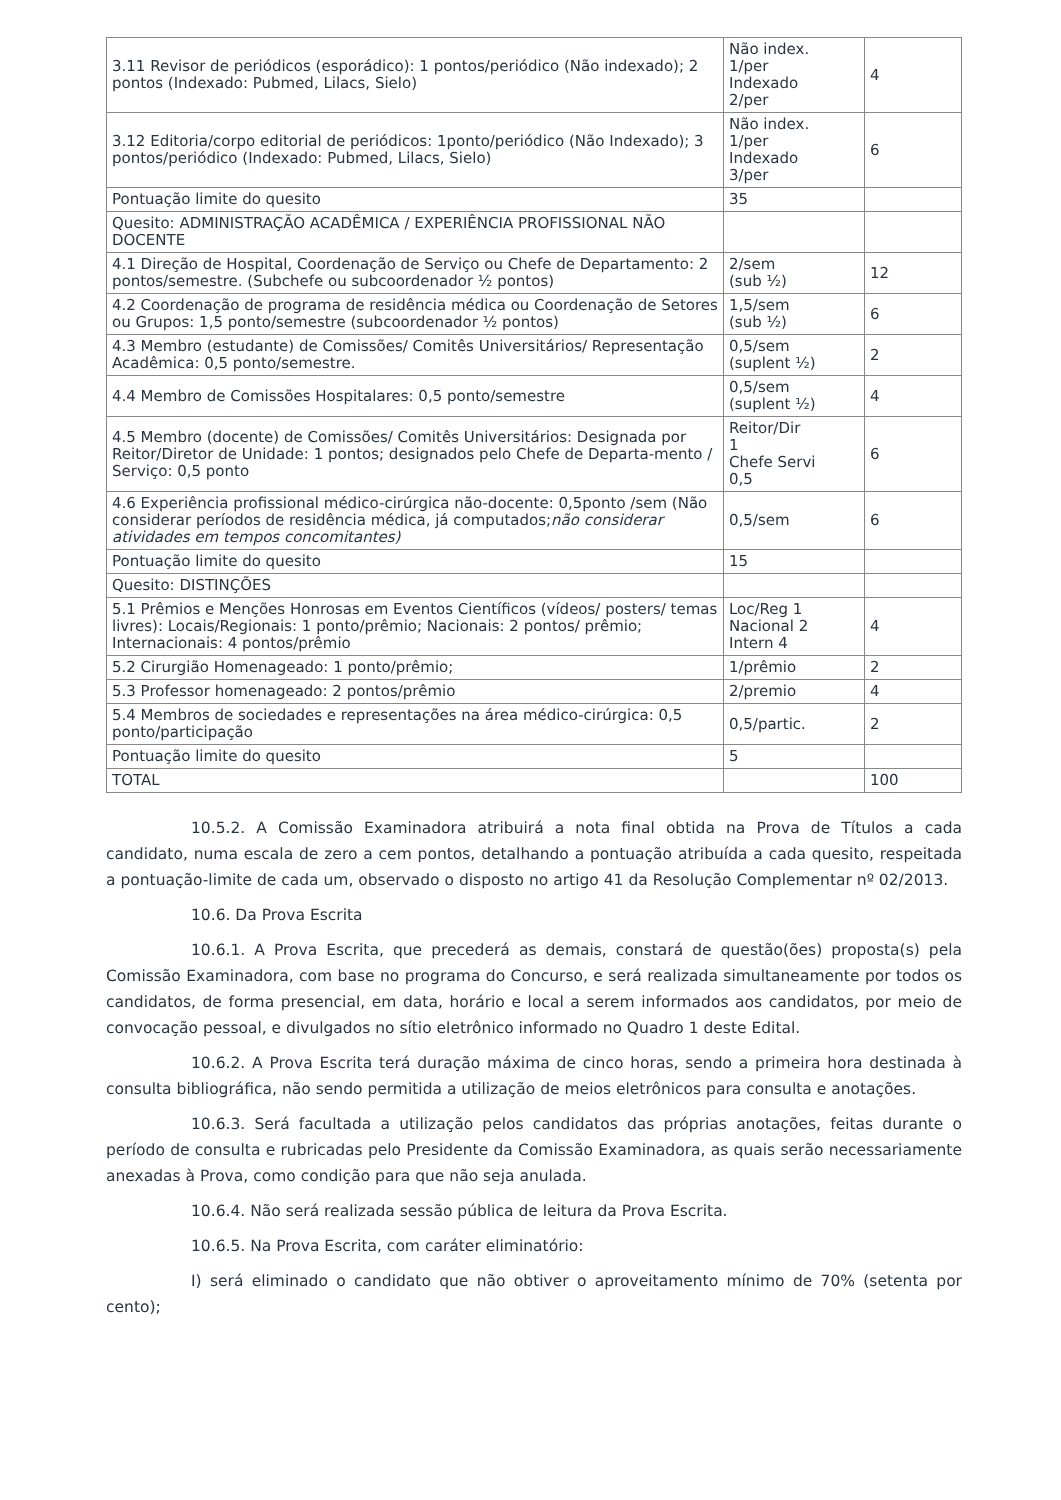| 3.11 Revisor de periódicos (esporádico): 1 pontos/periódico (Não indexado); 2 pontos (Indexado: Pubmed, Lilacs, Sielo) | Não index. 1/per Indexado 2/per | 4 |
| 3.12 Editoria/corpo editorial de periódicos: 1ponto/periódico (Não Indexado); 3 pontos/periódico (Indexado: Pubmed, Lilacs, Sielo) | Não index. 1/per Indexado 3/per | 6 |
| Pontuação limite do quesito | 35 | |
| Quesito: ADMINISTRAÇÃO ACADÊMICA / EXPERIÊNCIA PROFISSIONAL NÃO DOCENTE | | |
| 4.1 Direção de Hospital, Coordenação de Serviço ou Chefe de Departamento: 2 pontos/semestre. (Subchefe ou subcoordenador ½ pontos) | 2/sem (sub ½) | 12 |
| 4.2 Coordenação de programa de residência médica ou Coordenação de Setores ou Grupos: 1,5 ponto/semestre (subcoordenador ½ pontos) | 1,5/sem (sub ½) | 6 |
| 4.3 Membro (estudante) de Comissões/ Comitês Universitários/ Representação Acadêmica: 0,5 ponto/semestre. | 0,5/sem (suplent ½) | 2 |
| 4.4 Membro de Comissões Hospitalares: 0,5 ponto/semestre | 0,5/sem (suplent ½) | 4 |
| 4.5 Membro (docente) de Comissões/ Comitês Universitários: Designada por Reitor/Diretor de Unidade: 1 pontos; designados pelo Chefe de Departa-mento / Serviço: 0,5 ponto | Reitor/Dir 1 Chefe Servi 0,5 | 6 |
| 4.6 Experiência profissional médico-cirúrgica não-docente: 0,5ponto /sem (Não considerar períodos de residência médica, já computados; não considerar atividades em tempos concomitantes) | 0,5/sem | 6 |
| Pontuação limite do quesito | 15 | |
| Quesito: DISTINÇÕES | | |
| 5.1 Prêmios e Menções Honrosas em Eventos Científicos (vídeos/ posters/ temas livres): Locais/Regionais: 1 ponto/prêmio; Nacionais: 2 pontos/ prêmio; Internacionais: 4 pontos/prêmio | Loc/Reg 1 Nacional 2 Intern 4 | 4 |
| 5.2 Cirurgião Homenageado: 1 ponto/prêmio; | 1/prêmio | 2 |
| 5.3 Professor homenageado: 2 pontos/prêmio | 2/premio | 4 |
| 5.4 Membros de sociedades e representações na área médico-cirúrgica: 0,5 ponto/participação | 0,5/partic. | 2 |
| Pontuação limite do quesito | 5 | |
| TOTAL | | 100 |
10.5.2. A Comissão Examinadora atribuirá a nota final obtida na Prova de Títulos a cada candidato, numa escala de zero a cem pontos, detalhando a pontuação atribuída a cada quesito, respeitada a pontuação-limite de cada um, observado o disposto no artigo 41 da Resolução Complementar nº 02/2013.
10.6. Da Prova Escrita
10.6.1. A Prova Escrita, que precederá as demais, constará de questão(ões) proposta(s) pela Comissão Examinadora, com base no programa do Concurso, e será realizada simultaneamente por todos os candidatos, de forma presencial, em data, horário e local a serem informados aos candidatos, por meio de convocação pessoal, e divulgados no sítio eletrônico informado no Quadro 1 deste Edital.
10.6.2. A Prova Escrita terá duração máxima de cinco horas, sendo a primeira hora destinada à consulta bibliográfica, não sendo permitida a utilização de meios eletrônicos para consulta e anotações.
10.6.3. Será facultada a utilização pelos candidatos das próprias anotações, feitas durante o período de consulta e rubricadas pelo Presidente da Comissão Examinadora, as quais serão necessariamente anexadas à Prova, como condição para que não seja anulada.
10.6.4. Não será realizada sessão pública de leitura da Prova Escrita.
10.6.5. Na Prova Escrita, com caráter eliminatório:
I) será eliminado o candidato que não obtiver o aproveitamento mínimo de 70% (setenta por cento);